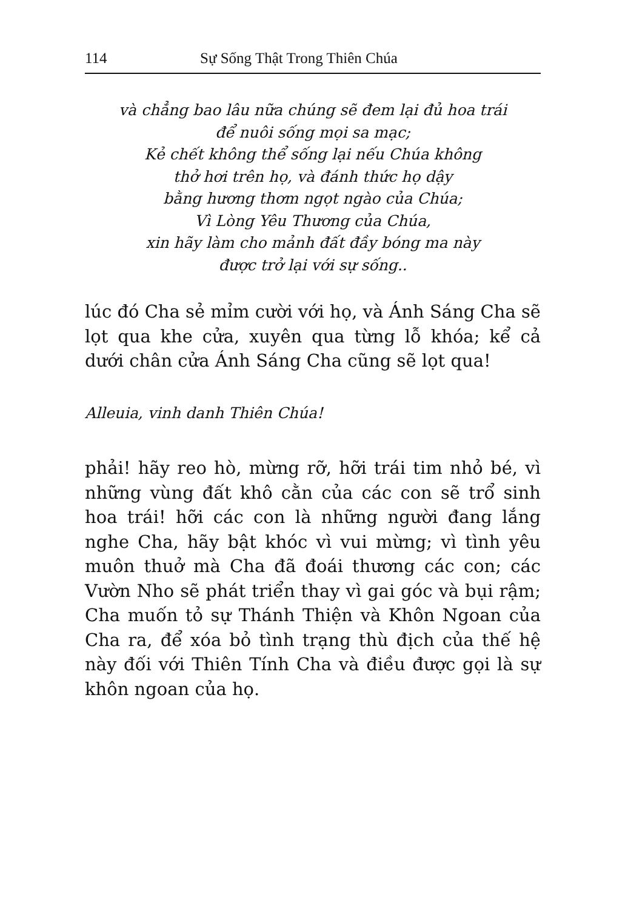114 Sự Sống Thật Trong Thiên Chúa
và chẳng bao lâu nữa chúng sẽ đem lại đủ hoa trái
để nuôi sống mọi sa mạc;
Kẻ chết không thể sống lại nếu Chúa không
thở hơi trên họ, và đánh thức họ dậy
bằng hương thơm ngọt ngào của Chúa;
Vì Lòng Yêu Thương của Chúa,
xin hãy làm cho mảnh đất đầy bóng ma này
được trở lại với sự sống..
lúc đó Cha sẻ mỉm cười với họ, và Ánh Sáng Cha sẽ lọt qua khe cửa, xuyên qua từng lỗ khóa; kể cả dưới chân cửa Ánh Sáng Cha cũng sẽ lọt qua!
Alleuia, vinh danh Thiên Chúa!
phải! hãy reo hò, mừng rỡ, hỡi trái tim nhỏ bé, vì những vùng đất khô cằn của các con sẽ trổ sinh hoa trái! hỡi các con là những người đang lắng nghe Cha, hãy bật khóc vì vui mừng; vì tình yêu muôn thuở mà Cha đã đoái thương các con; các Vườn Nho sẽ phát triển thay vì gai góc và bụi rậm; Cha muốn tỏ sự Thánh Thiện và Khôn Ngoan của Cha ra, để xóa bỏ tình trạng thù địch của thế hệ này đối với Thiên Tính Cha và điều được gọi là sự khôn ngoan của họ.